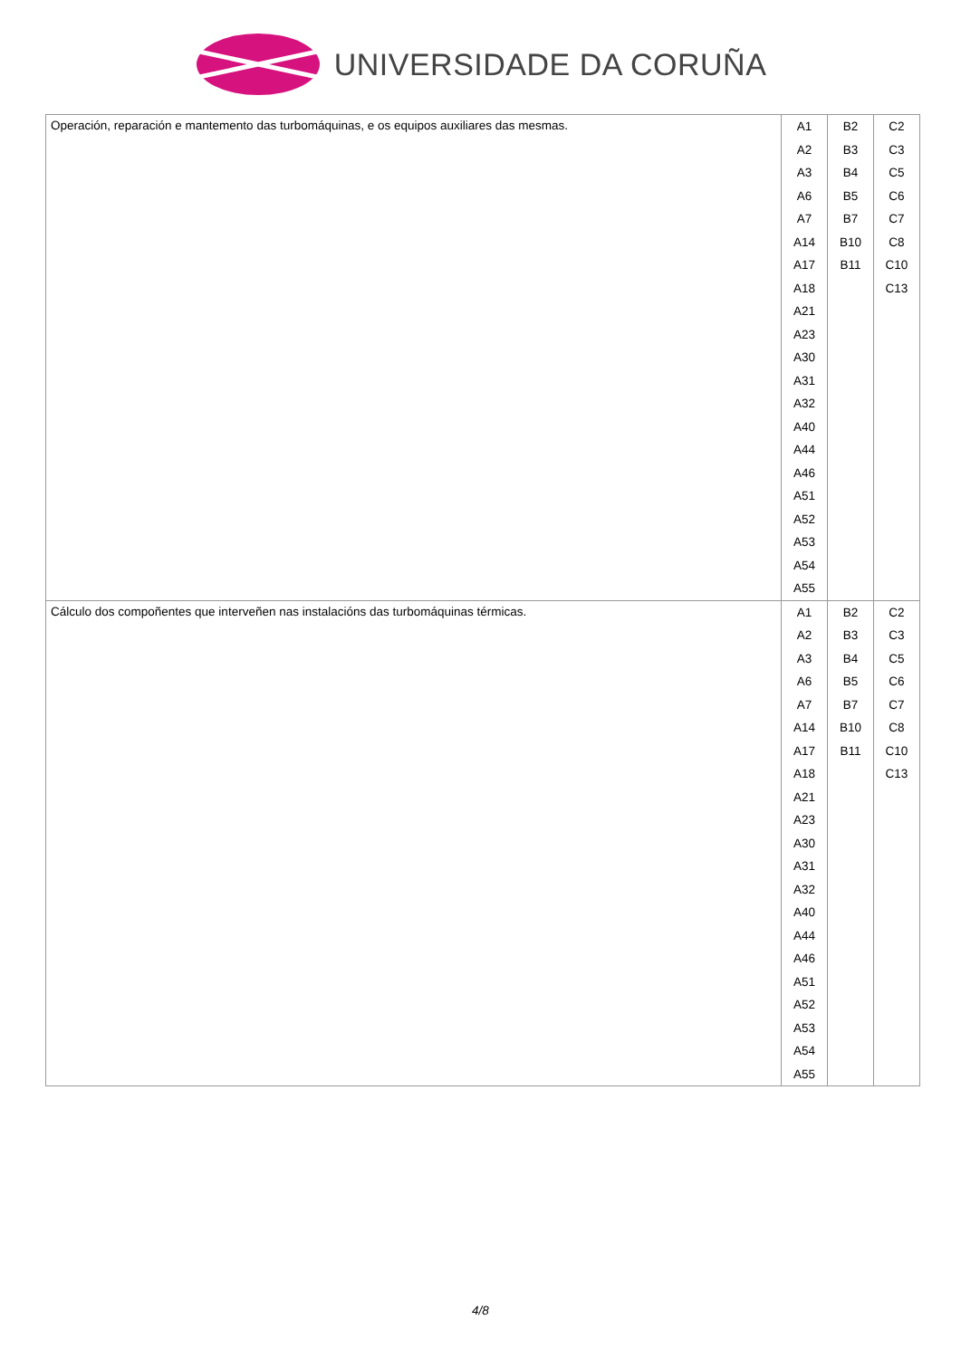UNIVERSIDADE DA CORUÑA
| Operación, reparación e mantemento das turbomáquinas, e os equipos auxiliares das mesmas. | A1 A2 A3 A6 A7 A14 A17 A18 A21 A23 A30 A31 A32 A40 A44 A46 A51 A52 A53 A54 A55 | B2 B3 B4 B5 B7 B10 B11 | C2 C3 C5 C6 C7 C8 C10 C13 |
| Cálculo dos compoñentes que interveñen nas instalacións das turbomáquinas térmicas. | A1 A2 A3 A6 A7 A14 A17 A18 A21 A23 A30 A31 A32 A40 A44 A46 A51 A52 A53 A54 A55 | B2 B3 B4 B5 B7 B10 B11 | C2 C3 C5 C6 C7 C8 C10 C13 |
4/8